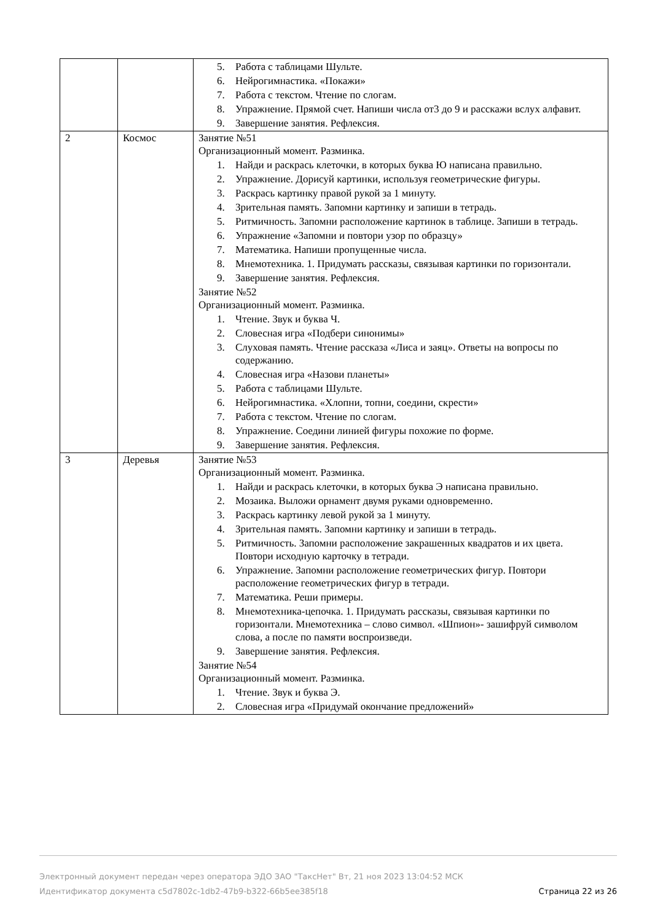| | | 5. Работа с таблицами Шульте. 6. Нейрогимнастика. «Покажи» 7. Работа с текстом. Чтение по слогам. 8. Упражнение. Прямой счет. Напиши числа от3 до 9 и расскажи вслух алфавит. 9. Завершение занятия. Рефлексия. |
| 2 | Космос | Занятие №51 Организационный момент. Разминка. 1. Найди и раскрась клеточки, в которых буква Ю написана правильно. 2. Упражнение. Дорисуй картинки, используя геометрические фигуры. 3. Раскрась картинку правой рукой за 1 минуту. 4. Зрительная память. Запомни картинку и запиши в тетрадь. 5. Ритмичность. Запомни расположение картинок в таблице. Запиши в тетрадь. 6. Упражнение «Запомни и повтори узор по образцу» 7. Математика. Напиши пропущенные числа. 8. Мнемотехника. 1. Придумать рассказы, связывая картинки по горизонтали. 9. Завершение занятия. Рефлексия. Занятие №52 Организационный момент. Разминка. 1. Чтение. Звук и буква Ч. 2. Словесная игра «Подбери синонимы» 3. Слуховая память. Чтение рассказа «Лиса и заяц». Ответы на вопросы по содержанию. 4. Словесная игра «Назови планеты» 5. Работа с таблицами Шульте. 6. Нейрогимнастика. «Хлопни, топни, соедини, скрести» 7. Работа с текстом. Чтение по слогам. 8. Упражнение. Соедини линией фигуры похожие по форме. 9. Завершение занятия. Рефлексия. |
| 3 | Деревья | Занятие №53 Организационный момент. Разминка. 1. Найди и раскрась клеточки, в которых буква Э написана правильно. 2. Мозаика. Выложи орнамент двумя руками одновременно. 3. Раскрась картинку левой рукой за 1 минуту. 4. Зрительная память. Запомни картинку и запиши в тетрадь. 5. Ритмичность. Запомни расположение закрашенных квадратов и их цвета. Повтори исходную карточку в тетради. 6. Упражнение. Запомни расположение геометрических фигур. Повтори расположение геометрических фигур в тетради. 7. Математика. Реши примеры. 8. Мнемотехника-цепочка. 1. Придумать рассказы, связывая картинки по горизонтали. Мнемотехника – слово символ. «Шпион»- зашифруй символом слова, а после по памяти воспроизведи. 9. Завершение занятия. Рефлексия. Занятие №54 Организационный момент. Разминка. 1. Чтение. Звук и буква Э. 2. Словесная игра «Придумай окончание предложений» |
Электронный документ передан через оператора ЭДО ЗАО "ТаксНет" Вт, 21 ноя 2023 13:04:52 МСК
Идентификатор документа c5d7802c-1db2-47b9-b322-66b5ee385f18 Страница 22 из 26